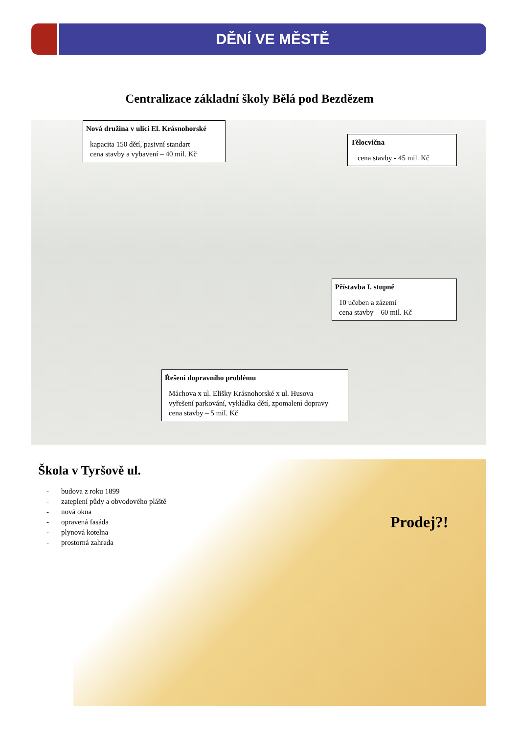DĚNÍ VE MĚSTĚ
Centralizace základní školy Bělá pod Bezdězem
Nová družina v ulici El. Krásnohorské
kapacita 150 dětí, pasivní standart
cena stavby a vybavení – 40 mil. Kč
Tělocvična
cena stavby - 45 mil. Kč
Přístavba I. stupně
10 učeben a zázemí
cena stavby – 60 mil. Kč
Řešení dopravního problému
Máchova x ul. Elišky Krásnohorské x ul. Husova
vyřešení parkování, vykládka dětí, zpomalení dopravy
cena stavby – 5 mil. Kč
Škola v Tyršově ul.
- budova z roku 1899
- zateplení půdy a obvodového pláště
- nová okna
- opravená fasáda
- plynová kotelna
- prostorná zahrada
Prodej?!